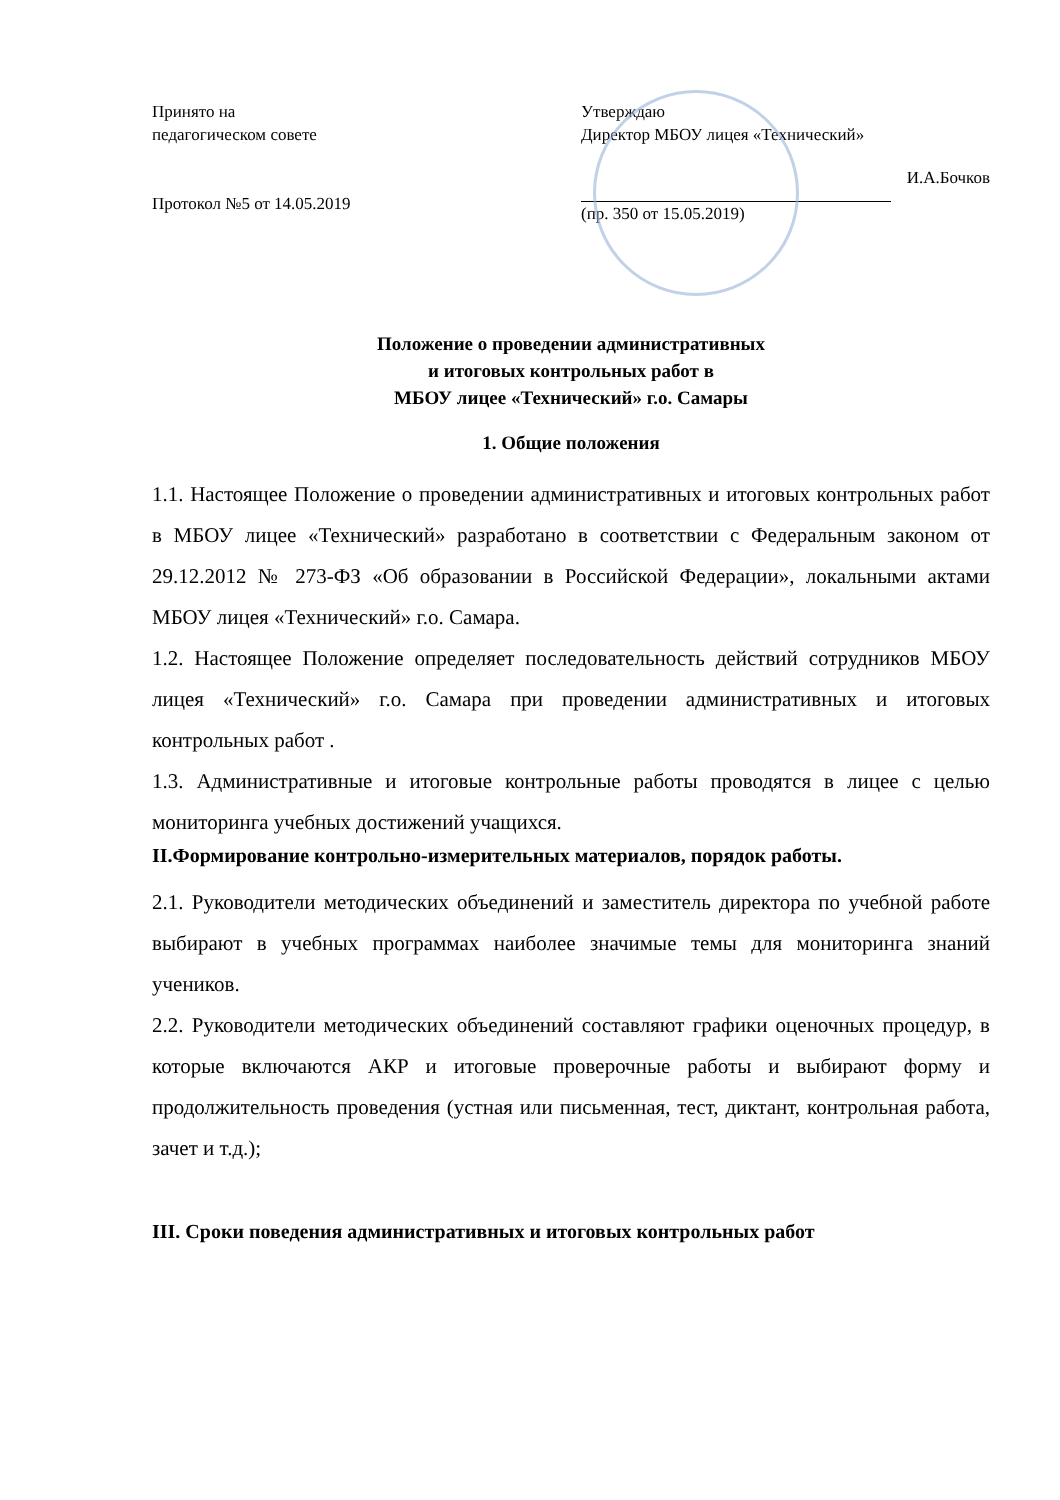Принято на
педагогическом совете
Протокол №5 от 14.05.2019
Утверждаю
Директор МБОУ лицея «Технический»
И.А.Бочков
(пр. 350 от 15.05.2019)
Положение о проведении административных
и итоговых контрольных работ в
МБОУ лицее «Технический» г.о. Самары
1. Общие положения
1.1. Настоящее Положение о проведении административных и итоговых контрольных работ в МБОУ лицее «Технический» разработано в соответствии с Федеральным законом от 29.12.2012 № 273-ФЗ «Об образовании в Российской Федерации», локальными актами МБОУ лицея «Технический» г.о. Самара.
1.2. Настоящее Положение определяет последовательность действий сотрудников МБОУ лицея «Технический» г.о. Самара при проведении административных и итоговых контрольных работ .
1.3. Административные и итоговые контрольные работы проводятся в лицее с целью мониторинга учебных достижений учащихся.
II.Формирование контрольно-измерительных материалов, порядок работы.
2.1. Руководители методических объединений и заместитель директора по учебной работе выбирают в учебных программах наиболее значимые темы для мониторинга знаний учеников.
2.2. Руководители методических объединений составляют графики оценочных процедур, в которые включаются АКР и итоговые проверочные работы и выбирают форму и продолжительность проведения (устная или письменная, тест, диктант, контрольная работа, зачет и т.д.);
III. Сроки поведения административных и итоговых контрольных работ